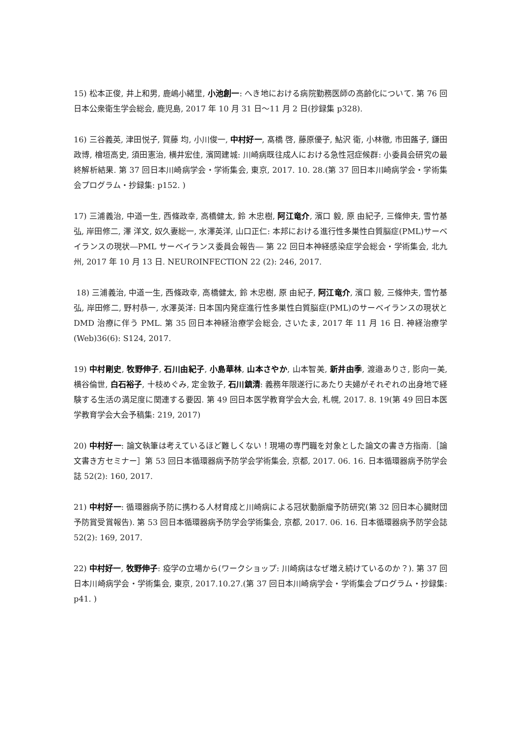15) 松本正俊, 井上和男, 鹿嶋小緒里, 小池創一: へき地における病院勤務医師の高齢化について. 第 76 回日本公衆衛生学会総会, 鹿児島, 2017 年 10 月 31 日～11 月 2 日(抄録集 p328).
16) 三谷義英, 津田悦子, 賀藤 均, 小川俊一, 中村好一, 髙橋 啓, 藤原優子, 鮎沢 衛, 小林徹, 市田蕗子, 鎌田政博, 檜垣高史, 須田憲治, 横井宏佳, 濱岡建城: 川崎病既往成人における急性冠症候群: 小委員会研究の最終解析結果. 第 37 回日本川崎病学会・学術集会, 東京, 2017. 10. 28.(第 37 回日本川崎病学会・学術集会プログラム・抄録集: p152. )
17) 三浦義治, 中道一生, 西條政幸, 高橋健太, 鈴 木忠樹, 阿江竜介, 濱口 毅, 原 由紀子, 三條伸夫, 雪竹基弘, 岸田修二, 澤 洋文, 奴久妻総一, 水澤英洋, 山口正仁: 本邦における進行性多巣性白質脳症(PML)サーベイランスの現状―PML サーベイランス委員会報告― 第 22 回日本神経感染症学会総会・学術集会, 北九州, 2017 年 10 月 13 日. NEUROINFECTION 22 (2): 246, 2017.
18) 三浦義治, 中道一生, 西條政幸, 高橋健太, 鈴 木忠樹, 原 由紀子, 阿江竜介, 濱口 毅, 三條伸夫, 雪竹基弘, 岸田修二, 野村恭一, 水澤英洋: 日本国内発症進行性多巣性白質脳症(PML)のサーベイランスの現状と DMD 治療に伴う PML. 第 35 回日本神経治療学会総会, さいたま, 2017 年 11 月 16 日. 神経治療学(Web)36(6): S124, 2017.
19) 中村剛史, 牧野伸子, 石川由紀子, 小島華林, 山本さやか, 山本智美, 新井由季, 渡邉ありさ, 影向一美, 横谷倫世, 白石裕子, 十枝めぐみ, 定金敦子, 石川鎮清: 義務年限遂行にあたり夫婦がそれぞれの出身地で経験する生活の満足度に関連する要因. 第 49 回日本医学教育学会大会, 札幌, 2017. 8. 19(第 49 回日本医学教育学会大会予稿集: 219, 2017)
20) 中村好一: 論文執筆は考えているほど難しくない！現場の専門職を対象とした論文の書き方指南.［論文書き方セミナー］第 53 回日本循環器病予防学会学術集会, 京都, 2017. 06. 16. 日本循環器病予防学会誌 52(2): 160, 2017.
21) 中村好一: 循環器病予防に携わる人材育成と川崎病による冠状動脈瘤予防研究(第 32 回日本心臓財団予防賞受賞報告). 第 53 回日本循環器病予防学会学術集会, 京都, 2017. 06. 16. 日本循環器病予防学会誌 52(2): 169, 2017.
22) 中村好一, 牧野伸子: 疫学の立場から(ワークショップ: 川崎病はなぜ増え続けているのか？). 第 37 回日本川崎病学会・学術集会, 東京, 2017.10.27.(第 37 回日本川崎病学会・学術集会プログラム・抄録集: p41. )